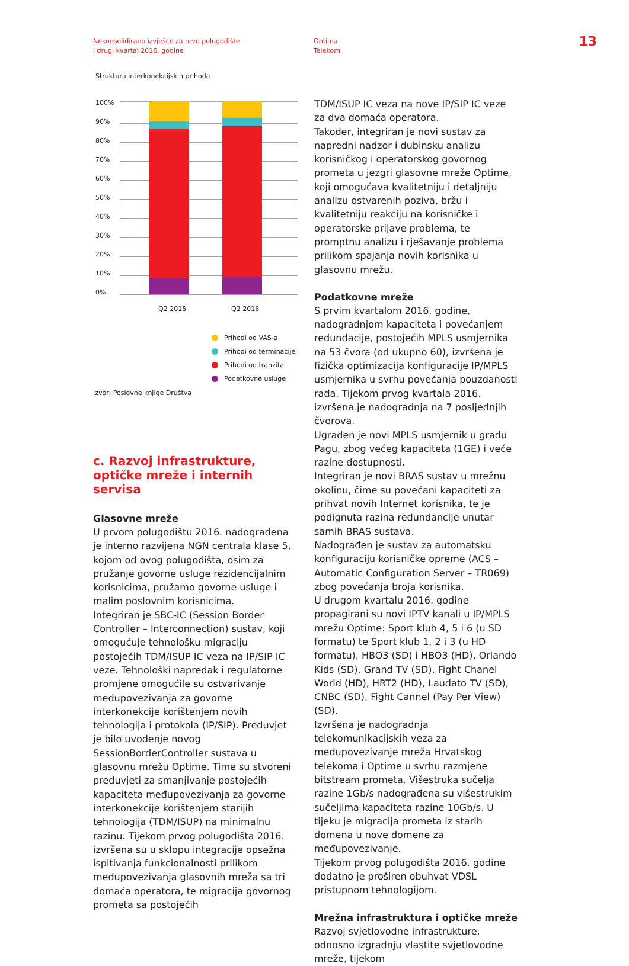Nekonsolidirano izvješće za prvo polugodište
i drugi kvartal 2016. godine
Optima
Telekom
13
Struktura interkonekcijskih prihoda
100%
90%
80%
70%
60%
50%
40%
30%
20%
10%
0%
Q2 2015
Q2 2016
Prihodi od VAS-a
Prihodi od terminacije
Prihodi od tranzita
Podatkovne usluge
Izvor: Poslovne knjige Društva
c. Razvoj infrastrukture,
optičke mreže i internih servisa
Glasovne mreže
U prvom polugodištu 2016. nadograđena je interno razvijena NGN centrala klase 5, kojom od ovog polugodišta, osim za pružanje govorne usluge rezidencijalnim korisnicima, pružamo govorne usluge i malim poslovnim korisnicima.
Integriran je SBC-IC (Session Border Controller – Interconnection) sustav, koji omogućuje tehnološku migraciju postojećih TDM/ISUP IC veza na IP/SIP IC veze. Tehnološki napredak i regulatorne promjene omogućile su ostvarivanje međupovezivanja za govorne interkonekcije korištenjem novih tehnologija i protokola (IP/SIP). Preduvjet je bilo uvođenje novog SessionBorderController sustava u glasovnu mrežu Optime. Time su stvoreni preduvjeti za smanjivanje postojećih kapaciteta međupovezivanja za govorne interkonekcije korištenjem starijih tehnologija (TDM/ISUP) na minimalnu razinu. Tijekom prvog polugodišta 2016. izvršena su u sklopu integracije opsežna ispitivanja funkcionalnosti prilikom međupovezivanja glasovnih mreža sa tri domaća operatora, te migracija govornog prometa sa postojećih
TDM/ISUP IC veza na nove IP/SIP IC veze za dva domaća operatora.
Također, integriran je novi sustav za napredni nadzor i dubinsku analizu korisničkog i operatorskog govornog prometa u jezgri glasovne mreže Optime, koji omogućava kvalitetniju i detaljniju analizu ostvarenih poziva, bržu i kvalitetniju reakciju na korisničke i operatorske prijave problema, te promptnu analizu i rješavanje problema prilikom spajanja novih korisnika u glasovnu mrežu.
Podatkovne mreže
S prvim kvartalom 2016. godine, nadogradnjom kapaciteta i povećanjem redundacije, postojećih MPLS usmjernika na 53 čvora (od ukupno 60), izvršena je fizička optimizacija konfiguracije IP/MPLS usmjernika u svrhu povećanja pouzdanosti rada. Tijekom prvog kvartala 2016. izvršena je nadogradnja na 7 posljednjih čvorova.
Ugrađen je novi MPLS usmjernik u gradu Pagu, zbog većeg kapaciteta (1GE) i veće razine dostupnosti.
Integriran je novi BRAS sustav u mrežnu okolinu, čime su povećani kapaciteti za prihvat novih Internet korisnika, te je podignuta razina redundancije unutar samih BRAS sustava.
Nadograđen je sustav za automatsku konfiguraciju korisničke opreme (ACS – Automatic Configuration Server – TR069) zbog povećanja broja korisnika.
U drugom kvartalu 2016. godine propagirani su novi IPTV kanali u IP/MPLS mrežu Optime: Sport klub 4, 5 i 6 (u SD formatu) te Sport klub 1, 2 i 3 (u HD formatu), HBO3 (SD) i HBO3 (HD), Orlando Kids (SD), Grand TV (SD), Fight Chanel World (HD), HRT2 (HD), Laudato TV (SD), CNBC (SD), Fight Cannel (Pay Per View) (SD).
Izvršena je nadogradnja telekomunikacijskih veza za međupovezivanje mreža Hrvatskog telekoma i Optime u svrhu razmjene bitstream prometa. Višestruka sučelja razine 1Gb/s nadograđena su višestrukim sučeljima kapaciteta razine 10Gb/s. U tijeku je migracija prometa iz starih domena u nove domene za međupovezivanje.
Tijekom prvog polugodišta 2016. godine dodatno je proširen obuhvat VDSL pristupnom tehnologijom.
Mrežna infrastruktura i optičke mreže
Razvoj svjetlovodne infrastrukture, odnosno izgradnju vlastite svjetlovodne mreže, tijekom